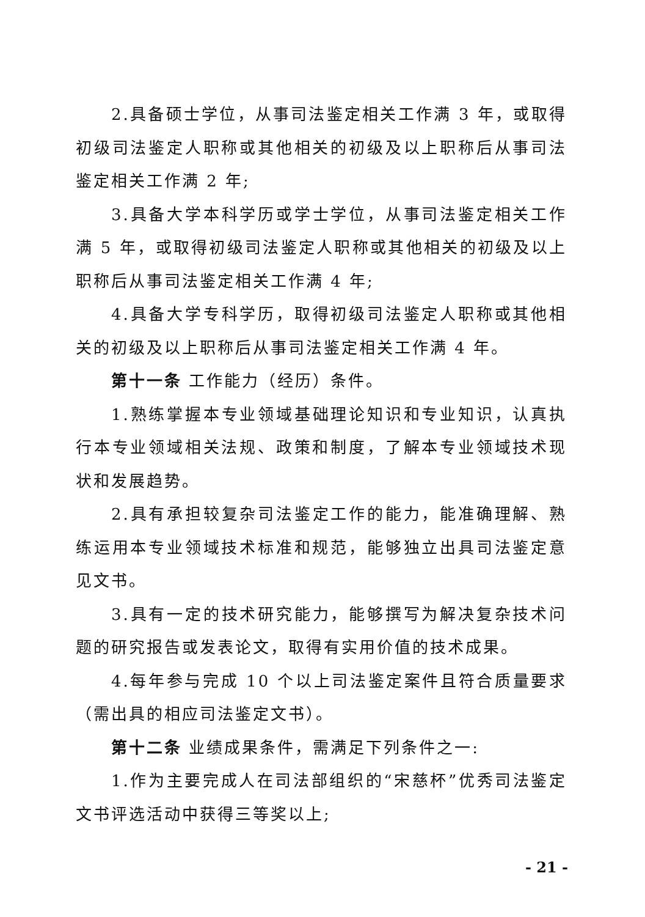2.具备硕士学位，从事司法鉴定相关工作满 3 年，或取得初级司法鉴定人职称或其他相关的初级及以上职称后从事司法鉴定相关工作满 2 年;
3.具备大学本科学历或学士学位，从事司法鉴定相关工作满 5 年，或取得初级司法鉴定人职称或其他相关的初级及以上职称后从事司法鉴定相关工作满 4 年;
4.具备大学专科学历，取得初级司法鉴定人职称或其他相关的初级及以上职称后从事司法鉴定相关工作满 4 年。
第十一条 工作能力（经历）条件。
1.熟练掌握本专业领域基础理论知识和专业知识，认真执行本专业领域相关法规、政策和制度，了解本专业领域技术现状和发展趋势。
2.具有承担较复杂司法鉴定工作的能力，能准确理解、熟练运用本专业领域技术标准和规范，能够独立出具司法鉴定意见文书。
3.具有一定的技术研究能力，能够撰写为解决复杂技术问题的研究报告或发表论文，取得有实用价值的技术成果。
4.每年参与完成 10 个以上司法鉴定案件且符合质量要求（需出具的相应司法鉴定文书）。
第十二条 业绩成果条件，需满足下列条件之一:
1.作为主要完成人在司法部组织的“宋慈杯”优秀司法鉴定文书评选活动中获得三等奖以上;
- 21 -